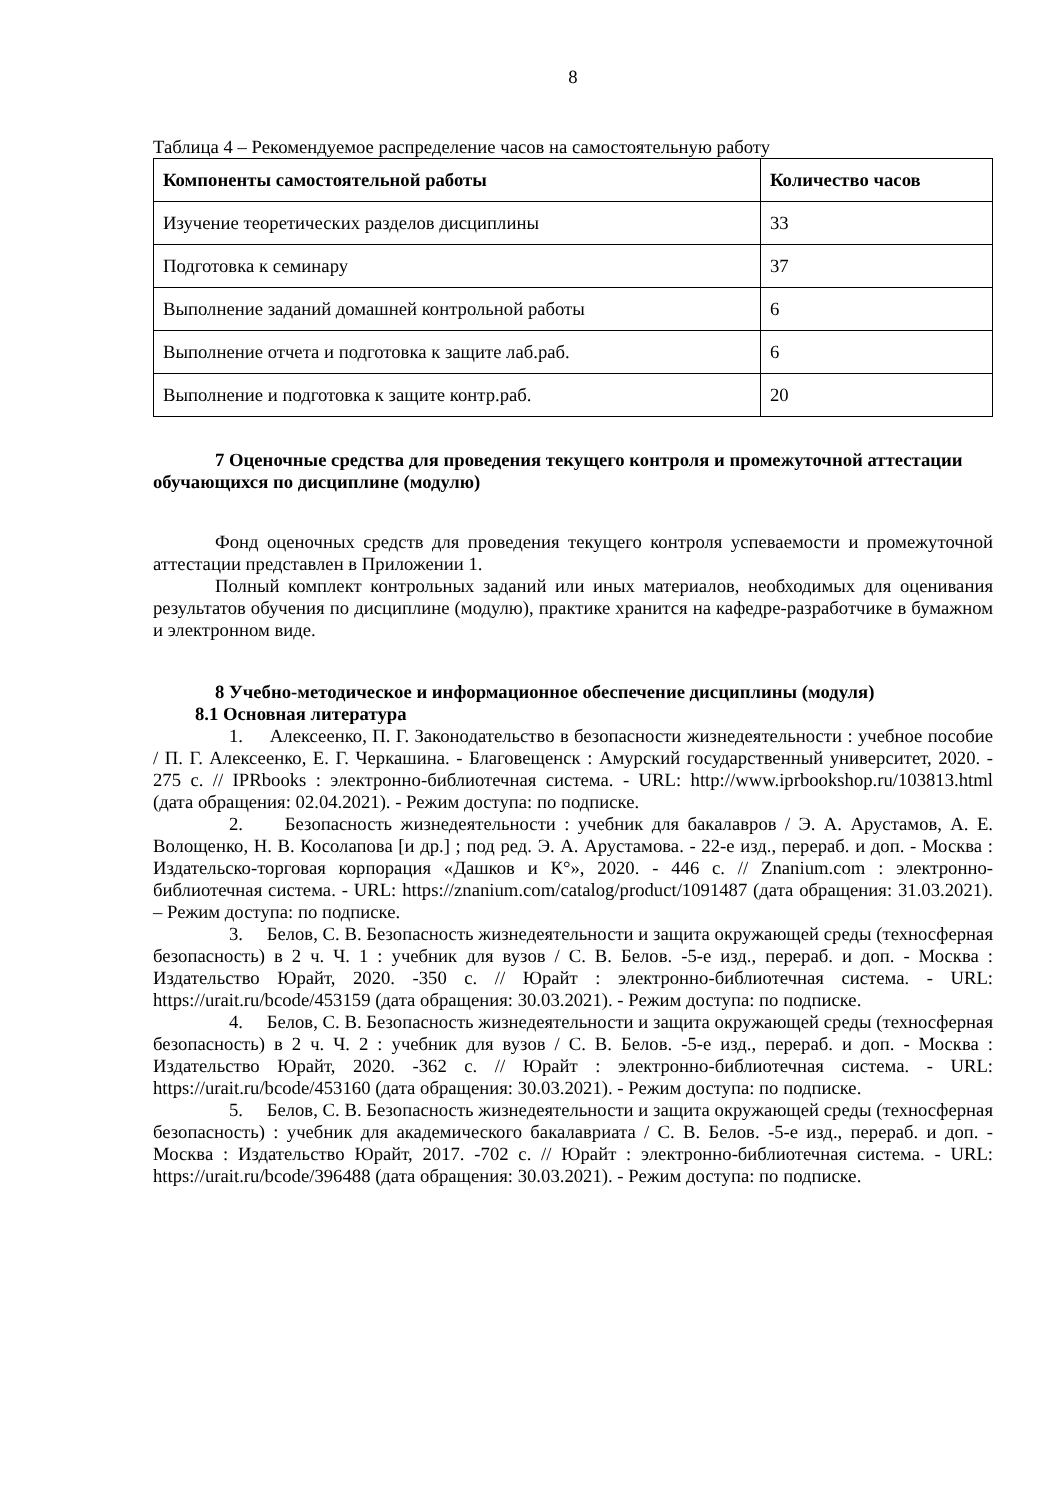8
Таблица 4 – Рекомендуемое распределение часов на самостоятельную работу
| Компоненты самостоятельной работы | Количество часов |
| --- | --- |
| Изучение теоретических разделов дисциплины | 33 |
| Подготовка к семинару | 37 |
| Выполнение заданий домашней контрольной работы | 6 |
| Выполнение отчета и подготовка к защите лаб.раб. | 6 |
| Выполнение и подготовка к защите контр.раб. | 20 |
7 Оценочные средства для проведения текущего контроля и промежуточной аттестации обучающихся по дисциплине (модулю)
Фонд оценочных средств для проведения текущего контроля успеваемости и промежуточной аттестации представлен в Приложении 1.
Полный комплект контрольных заданий или иных материалов, необходимых для оценивания результатов обучения по дисциплине (модулю), практике хранится на кафедре-разработчике в бумажном и электронном виде.
8 Учебно-методическое и информационное обеспечение дисциплины (модуля)
8.1 Основная литература
1. Алексеенко, П. Г. Законодательство в безопасности жизнедеятельности : учебное пособие / П. Г. Алексеенко, Е. Г. Черкашина. - Благовещенск : Амурский государственный университет, 2020. - 275 с. // IPRbooks : электронно-библиотечная система. - URL: http://www.iprbookshop.ru/103813.html (дата обращения: 02.04.2021). - Режим доступа: по подписке.
2. Безопасность жизнедеятельности : учебник для бакалавров / Э. А. Арустамов, А. Е. Волощенко, Н. В. Косолапова [и др.] ; под ред. Э. А. Арустамова. - 22-е изд., перераб. и доп. - Москва : Издательско-торговая корпорация «Дашков и К°», 2020. - 446 с. // Znanium.com : электронно-библиотечная система. - URL: https://znanium.com/catalog/product/1091487 (дата обращения: 31.03.2021). – Режим доступа: по подписке.
3. Белов, С. В. Безопасность жизнедеятельности и защита окружающей среды (техносферная безопасность) в 2 ч. Ч. 1 : учебник для вузов / С. В. Белов. -5-е изд., перераб. и доп. - Москва : Издательство Юрайт, 2020. -350 с. // Юрайт : электронно-библиотечная система. - URL: https://urait.ru/bcode/453159 (дата обращения: 30.03.2021). - Режим доступа: по подписке.
4. Белов, С. В. Безопасность жизнедеятельности и защита окружающей среды (техносферная безопасность) в 2 ч. Ч. 2 : учебник для вузов / С. В. Белов. -5-е изд., перераб. и доп. - Москва : Издательство Юрайт, 2020. -362 с. // Юрайт : электронно-библиотечная система. - URL: https://urait.ru/bcode/453160 (дата обращения: 30.03.2021). - Режим доступа: по подписке.
5. Белов, С. В. Безопасность жизнедеятельности и защита окружающей среды (техносферная безопасность) : учебник для академического бакалавриата / С. В. Белов. -5-е изд., перераб. и доп. - Москва : Издательство Юрайт, 2017. -702 с. // Юрайт : электронно-библиотечная система. - URL: https://urait.ru/bcode/396488 (дата обращения: 30.03.2021). - Режим доступа: по подписке.